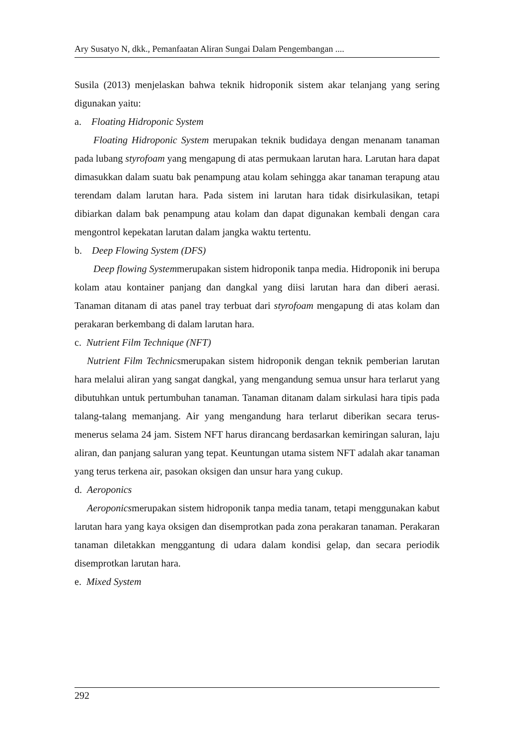Ary Susatyo N, dkk., Pemanfaatan Aliran Sungai Dalam Pengembangan ....
Susila (2013) menjelaskan bahwa teknik hidroponik sistem akar telanjang yang sering digunakan yaitu:
a. Floating Hidroponic System
Floating Hidroponic System merupakan teknik budidaya dengan menanam tanaman pada lubang styrofoam yang mengapung di atas permukaan larutan hara. Larutan hara dapat dimasukkan dalam suatu bak penampung atau kolam sehingga akar tanaman terapung atau terendam dalam larutan hara. Pada sistem ini larutan hara tidak disirkulasikan, tetapi dibiarkan dalam bak penampung atau kolam dan dapat digunakan kembali dengan cara mengontrol kepekatan larutan dalam jangka waktu tertentu.
b. Deep Flowing System (DFS)
Deep flowing Systemmerupakan sistem hidroponik tanpa media. Hidroponik ini berupa kolam atau kontainer panjang dan dangkal yang diisi larutan hara dan diberi aerasi. Tanaman ditanam di atas panel tray terbuat dari styrofoam mengapung di atas kolam dan perakaran berkembang di dalam larutan hara.
c. Nutrient Film Technique (NFT)
Nutrient Film Technicsmerupakan sistem hidroponik dengan teknik pemberian larutan hara melalui aliran yang sangat dangkal, yang mengandung semua unsur hara terlarut yang dibutuhkan untuk pertumbuhan tanaman. Tanaman ditanam dalam sirkulasi hara tipis pada talang-talang memanjang. Air yang mengandung hara terlarut diberikan secara terus-menerus selama 24 jam. Sistem NFT harus dirancang berdasarkan kemiringan saluran, laju aliran, dan panjang saluran yang tepat. Keuntungan utama sistem NFT adalah akar tanaman yang terus terkena air, pasokan oksigen dan unsur hara yang cukup.
d. Aeroponics
Aeroponicsmerupakan sistem hidroponik tanpa media tanam, tetapi menggunakan kabut larutan hara yang kaya oksigen dan disemprotkan pada zona perakaran tanaman. Perakaran tanaman diletakkan menggantung di udara dalam kondisi gelap, dan secara periodik disemprotkan larutan hara.
e. Mixed System
292